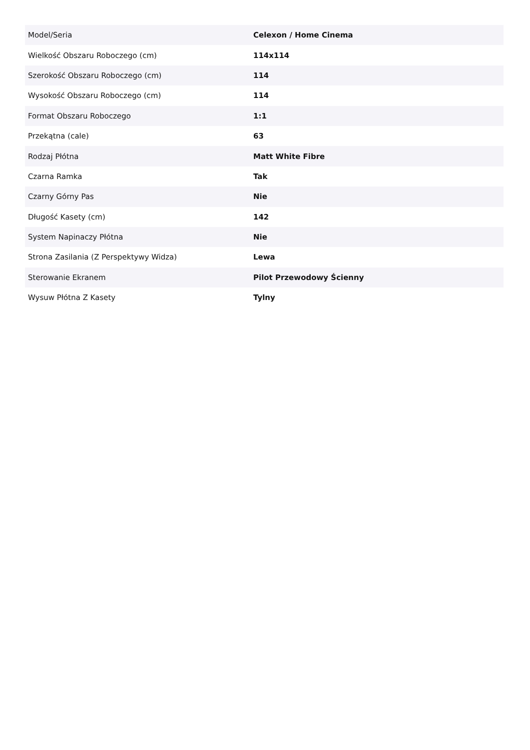| Model/Seria | Celexon / Home Cinema |
| Wielkość Obszaru Roboczego (cm) | 114x114 |
| Szerokość Obszaru Roboczego (cm) | 114 |
| Wysokość Obszaru Roboczego (cm) | 114 |
| Format Obszaru Roboczego | 1:1 |
| Przekątna (cale) | 63 |
| Rodzaj Płótna | Matt White Fibre |
| Czarna Ramka | Tak |
| Czarny Górny Pas | Nie |
| Długość Kasety (cm) | 142 |
| System Napinaczy Płótna | Nie |
| Strona Zasilania (Z Perspektywy Widza) | Lewa |
| Sterowanie Ekranem | Pilot Przewodowy Ścienny |
| Wysuw Płótna Z Kasety | Tylny |